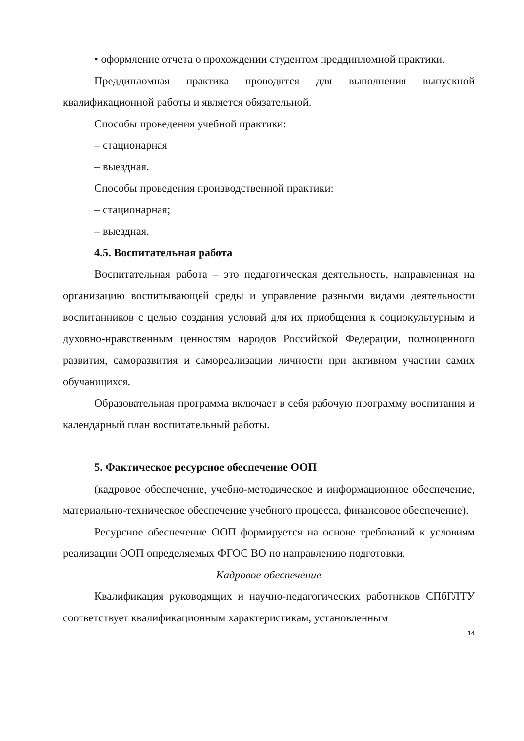• оформление отчета о прохождении студентом преддипломной практики.
Преддипломная практика проводится для выполнения выпускной квалификационной работы и является обязательной.
Способы проведения учебной практики:
– стационарная
– выездная.
Способы проведения производственной практики:
– стационарная;
– выездная.
4.5. Воспитательная работа
Воспитательная работа – это педагогическая деятельность, направленная на организацию воспитывающей среды и управление разными видами деятельности воспитанников с целью создания условий для их приобщения к социокультурным и духовно-нравственным ценностям народов Российской Федерации, полноценного развития, саморазвития и самореализации личности при активном участии самих обучающихся.
Образовательная программа включает в себя рабочую программу воспитания и календарный план воспитательный работы.
5. Фактическое ресурсное обеспечение ООП
(кадровое обеспечение, учебно-методическое и информационное обеспечение, материально-техническое обеспечение учебного процесса, финансовое обеспечение).
Ресурсное обеспечение ООП формируется на основе требований к условиям реализации ООП определяемых ФГОС ВО по направлению подготовки.
Кадровое обеспечение
Квалификация руководящих и научно-педагогических работников СПбГЛТУ соответствует квалификационным характеристикам, установленным
14